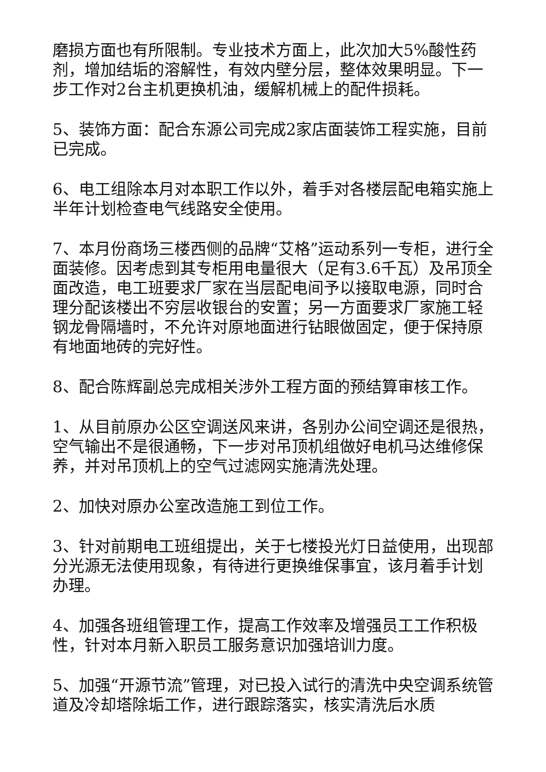磨损方面也有所限制。专业技术方面上，此次加大5%酸性药剂，增加结垢的溶解性，有效内壁分层，整体效果明显。下一步工作对2台主机更换机油，缓解机械上的配件损耗。
5、装饰方面：配合东源公司完成2家店面装饰工程实施，目前已完成。
6、电工组除本月对本职工作以外，着手对各楼层配电箱实施上半年计划检查电气线路安全使用。
7、本月份商场三楼西侧的品牌“艾格”运动系列一专柜，进行全面装修。因考虑到其专柜用电量很大（足有3.6千瓦）及吊顶全面改造，电工班要求厂家在当层配电间予以接取电源，同时合理分配该楼出不穷层收银台的安置；另一方面要求厂家施工轻钢龙骨隔墙时，不允许对原地面进行钻眼做固定，便于保持原有地面地砖的完好性。
8、配合陈辉副总完成相关涉外工程方面的预结算审核工作。
1、从目前原办公区空调送风来讲，各别办公间空调还是很热，空气输出不是很通畅，下一步对吊顶机组做好电机马达维修保养，并对吊顶机上的空气过滤网实施清洗处理。
2、加快对原办公室改造施工到位工作。
3、针对前期电工班组提出，关于七楼投光灯日益使用，出现部分光源无法使用现象，有待进行更换维保事宜，该月着手计划办理。
4、加强各班组管理工作，提高工作效率及增强员工工作积极性，针对本月新入职员工服务意识加强培训力度。
5、加强“开源节流”管理，对已投入试行的清洗中央空调系统管道及冷却塔除垢工作，进行跟踪落实，核实清洗后水质